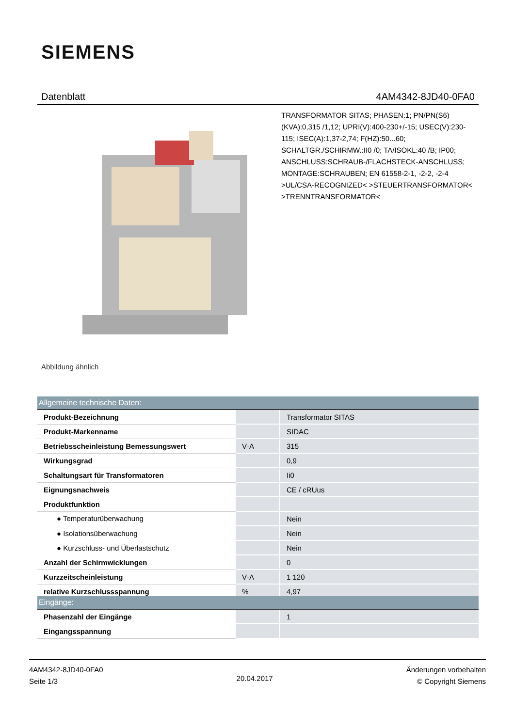SIEMENS
Datenblatt 4AM4342-8JD40-0FA0
Abbildung ähnlich
TRANSFORMATOR SITAS; PHASEN:1; PN/PN(S6)(KVA):0,315 /1,12; UPRI(V):400-230+/-15; USEC(V):230-115; ISEC(A):1,37-2,74; F(HZ):50...60; SCHALTGR./SCHIRMW.:II0 /0; TA/ISOKL:40 /B; IP00; ANSCHLUSS:SCHRAUB-/FLACHSTECK-ANSCHLUSS; MONTAGE:SCHRAUBEN; EN 61558-2-1, -2-2, -2-4 >UL/CSA-RECOGNIZED< >STEUERTRANSFORMATOR< >TRENNTRANSFORMATOR<
| Allgemeine technische Daten: | | |
| --- | --- | --- |
| Produkt-Bezeichnung | | Transformator SITAS |
| Produkt-Markenname | | SIDAC |
| Betriebsscheinleistung Bemessungswert | V·A | 315 |
| Wirkungsgrad | | 0,9 |
| Schaltungsart für Transformatoren | | Ii0 |
| Eignungsnachweis | | CE / cRUus |
| Produktfunktion | | |
| ● Temperaturüberwachung | | Nein |
| ● Isolationsüberwachung | | Nein |
| ● Kurzschluss- und Überlastschutz | | Nein |
| Anzahl der Schirmwicklungen | | 0 |
| Kurzzeitscheinleistung | V·A | 1 120 |
| relative Kurzschlussspannung | % | 4,97 |
| Eingänge: | | |
| --- | --- | --- |
| Phasenzahl der Eingänge | | 1 |
| Eingangsspannung | | |
4AM4342-8JD40-0FA0
Seite 1/3
20.04.2017
Änderungen vorbehalten
© Copyright Siemens